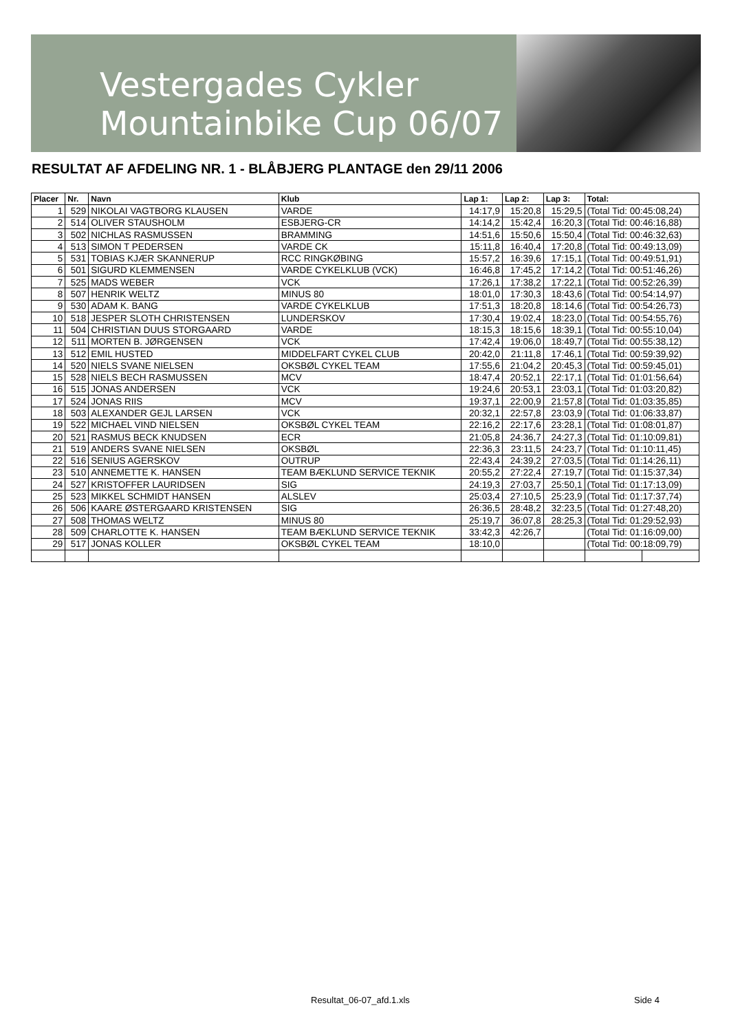Vestergades Cykler
Mountainbike Cup 06/07
RESULTAT AF AFDELING NR. 1 - BLÅBJERG PLANTAGE den 29/11 2006
| Placer | Nr. | Navn | Klub | Lap 1: | Lap 2: | Lap 3: | Total: | |
| --- | --- | --- | --- | --- | --- | --- | --- | --- |
| 1 | 529 | NIKOLAI VAGTBORG KLAUSEN | VARDE | 14:17,9 | 15:20,8 | 15:29,5 | (Total Tid: 00:45:08,24) | |
| 2 | 514 | OLIVER STAUSHOLM | ESBJERG-CR | 14:14,2 | 15:42,4 | 16:20,3 | (Total Tid: 00:46:16,88) | |
| 3 | 502 | NICHLAS RASMUSSEN | BRAMMING | 14:51,6 | 15:50,6 | 15:50,4 | (Total Tid: 00:46:32,63) | |
| 4 | 513 | SIMON T PEDERSEN | VARDE CK | 15:11,8 | 16:40,4 | 17:20,8 | (Total Tid: 00:49:13,09) | |
| 5 | 531 | TOBIAS KJÆR SKANNERUP | RCC RINGKØBING | 15:57,2 | 16:39,6 | 17:15,1 | (Total Tid: 00:49:51,91) | |
| 6 | 501 | SIGURD KLEMMENSEN | VARDE CYKELKLUB (VCK) | 16:46,8 | 17:45,2 | 17:14,2 | (Total Tid: 00:51:46,26) | |
| 7 | 525 | MADS WEBER | VCK | 17:26,1 | 17:38,2 | 17:22,1 | (Total Tid: 00:52:26,39) | |
| 8 | 507 | HENRIK WELTZ | MINUS 80 | 18:01,0 | 17:30,3 | 18:43,6 | (Total Tid: 00:54:14,97) | |
| 9 | 530 | ADAM K. BANG | VARDE CYKELKLUB | 17:51,3 | 18:20,8 | 18:14,6 | (Total Tid: 00:54:26,73) | |
| 10 | 518 | JESPER SLOTH CHRISTENSEN | LUNDERSKOV | 17:30,4 | 19:02,4 | 18:23,0 | (Total Tid: 00:54:55,76) | |
| 11 | 504 | CHRISTIAN DUUS STORGAARD | VARDE | 18:15,3 | 18:15,6 | 18:39,1 | (Total Tid: 00:55:10,04) | |
| 12 | 511 | MORTEN B. JØRGENSEN | VCK | 17:42,4 | 19:06,0 | 18:49,7 | (Total Tid: 00:55:38,12) | |
| 13 | 512 | EMIL HUSTED | MIDDELFART CYKEL CLUB | 20:42,0 | 21:11,8 | 17:46,1 | (Total Tid: 00:59:39,92) | |
| 14 | 520 | NIELS SVANE NIELSEN | OKSBØL CYKEL TEAM | 17:55,6 | 21:04,2 | 20:45,3 | (Total Tid: 00:59:45,01) | |
| 15 | 528 | NIELS BECH RASMUSSEN | MCV | 18:47,4 | 20:52,1 | 22:17,1 | (Total Tid: 01:01:56,64) | |
| 16 | 515 | JONAS ANDERSEN | VCK | 19:24,6 | 20:53,1 | 23:03,1 | (Total Tid: 01:03:20,82) | |
| 17 | 524 | JONAS RIIS | MCV | 19:37,1 | 22:00,9 | 21:57,8 | (Total Tid: 01:03:35,85) | |
| 18 | 503 | ALEXANDER GEJL LARSEN | VCK | 20:32,1 | 22:57,8 | 23:03,9 | (Total Tid: 01:06:33,87) | |
| 19 | 522 | MICHAEL VIND NIELSEN | OKSBØL CYKEL TEAM | 22:16,2 | 22:17,6 | 23:28,1 | (Total Tid: 01:08:01,87) | |
| 20 | 521 | RASMUS BECK KNUDSEN | ECR | 21:05,8 | 24:36,7 | 24:27,3 | (Total Tid: 01:10:09,81) | |
| 21 | 519 | ANDERS SVANE NIELSEN | OKSBØL | 22:36,3 | 23:11,5 | 24:23,7 | (Total Tid: 01:10:11,45) | |
| 22 | 516 | SENIUS AGERSKOV | OUTRUP | 22:43,4 | 24:39,2 | 27:03,5 | (Total Tid: 01:14:26,11) | |
| 23 | 510 | ANNEMETTE K. HANSEN | TEAM BÆKLUND SERVICE TEKNIK | 20:55,2 | 27:22,4 | 27:19,7 | (Total Tid: 01:15:37,34) | |
| 24 | 527 | KRISTOFFER LAURIDSEN | SIG | 24:19,3 | 27:03,7 | 25:50,1 | (Total Tid: 01:17:13,09) | |
| 25 | 523 | MIKKEL SCHMIDT HANSEN | ALSLEV | 25:03,4 | 27:10,5 | 25:23,9 | (Total Tid: 01:17:37,74) | |
| 26 | 506 | KAARE ØSTERGAARD KRISTENSEN | SIG | 26:36,5 | 28:48,2 | 32:23,5 | (Total Tid: 01:27:48,20) | |
| 27 | 508 | THOMAS WELTZ | MINUS 80 | 25:19,7 | 36:07,8 | 28:25,3 | (Total Tid: 01:29:52,93) | |
| 28 | 509 | CHARLOTTE K. HANSEN | TEAM BÆKLUND SERVICE TEKNIK | 33:42,3 | 42:26,7 | | (Total Tid: 01:16:09,00) | |
| 29 | 517 | JONAS KOLLER | OKSBØL CYKEL TEAM | 18:10,0 | | | (Total Tid: 00:18:09,79) | |
Resultat_06-07_afd.1.xls Side 4